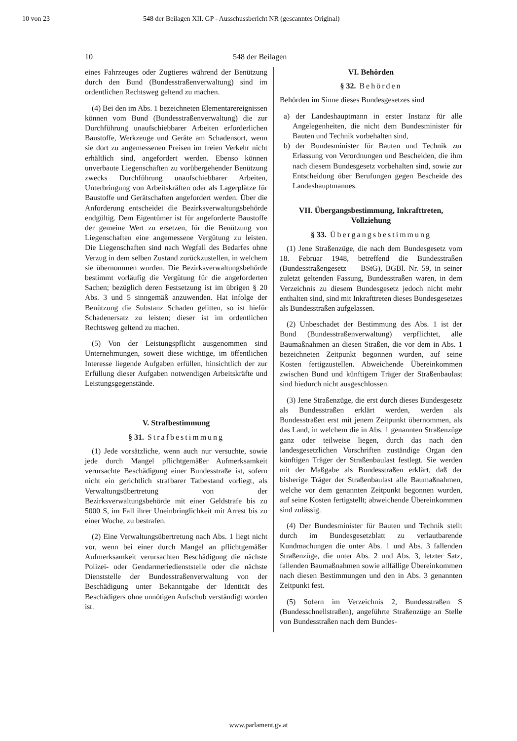10 von 23 548 der Beilagen XII. GP - Ausschussbericht NR (gescanntes Original)
10 548 der Beilagen
eines Fahrzeuges oder Zugtieres während der Benützung durch den Bund (Bundesstraßenverwaltung) sind im ordentlichen Rechtsweg geltend zu machen.
(4) Bei den im Abs. 1 bezeichneten Elementarereignissen können vom Bund (Bundesstraßenverwaltung) die zur Durchführung unaufschiebbarer Arbeiten erforderlichen Baustoffe, Werkzeuge und Geräte am Schadensort, wenn sie dort zu angemessenen Preisen im freien Verkehr nicht erhältlich sind, angefordert werden. Ebenso können unverbaute Liegenschaften zu vorübergehender Benützung zwecks Durchführung unaufschiebbarer Arbeiten, Unterbringung von Arbeitskräften oder als Lagerplätze für Baustoffe und Gerätschaften angefordert werden. Über die Anforderung entscheidet die Bezirksverwaltungsbehörde endgültig. Dem Eigentümer ist für angeforderte Baustoffe der gemeine Wert zu ersetzen, für die Benützung von Liegenschaften eine angemessene Vergütung zu leisten. Die Liegenschaften sind nach Wegfall des Bedarfes ohne Verzug in dem selben Zustand zurückzustellen, in welchem sie übernommen wurden. Die Bezirksverwaltungsbehörde bestimmt vorläufig die Vergütung für die angeforderten Sachen; bezüglich deren Festsetzung ist im übrigen § 20 Abs. 3 und 5 sinngemäß anzuwenden. Hat infolge der Benützung die Substanz Schaden gelitten, so ist hiefür Schadenersatz zu leisten; dieser ist im ordentlichen Rechtsweg geltend zu machen.
(5) Von der Leistungspflicht ausgenommen sind Unternehmungen, soweit diese wichtige, im öffentlichen Interesse liegende Aufgaben erfüllen, hinsichtlich der zur Erfüllung dieser Aufgaben notwendigen Arbeitskräfte und Leistungsgegenstände.
V. Strafbestimmung
§ 31. Strafbestimmung
(1) Jede vorsätzliche, wenn auch nur versuchte, sowie jede durch Mangel pflichtgemäßer Aufmerksamkeit verursachte Beschädigung einer Bundesstraße ist, sofern nicht ein gerichtlich strafbarer Tatbestand vorliegt, als Verwaltungsübertretung von der Bezirksverwaltungsbehörde mit einer Geldstrafe bis zu 5000 S, im Fall ihrer Uneinbringlichkeit mit Arrest bis zu einer Woche, zu bestrafen.
(2) Eine Verwaltungsübertretung nach Abs. 1 liegt nicht vor, wenn bei einer durch Mangel an pflichtgemäßer Aufmerksamkeit verursachten Beschädigung die nächste Polizei- oder Gendarmeriedienststelle oder die nächste Dienststelle der Bundesstraßenverwaltung von der Beschädigung unter Bekanntgabe der Identität des Beschädigers ohne unnötigen Aufschub verständigt worden ist.
VI. Behörden
§ 32. Behörden
Behörden im Sinne dieses Bundesgesetzes sind
a) der Landeshauptmann in erster Instanz für alle Angelegenheiten, die nicht dem Bundesminister für Bauten und Technik vorbehalten sind,
b) der Bundesminister für Bauten und Technik zur Erlassung von Verordnungen und Bescheiden, die ihm nach diesem Bundesgesetz vorbehalten sind, sowie zur Entscheidung über Berufungen gegen Bescheide des Landeshauptmannes.
VII. Übergangsbestimmung, Inkrafttreten, Vollziehung
§ 33. Übergangsbestimmung
(1) Jene Straßenzüge, die nach dem Bundesgesetz vom 18. Februar 1948, betreffend die Bundesstraßen (Bundesstraßengesetz — BStG), BGBl. Nr. 59, in seiner zuletzt geltenden Fassung, Bundesstraßen waren, in dem Verzeichnis zu diesem Bundesgesetz jedoch nicht mehr enthalten sind, sind mit Inkrafttreten dieses Bundesgesetzes als Bundesstraßen aufgelassen.
(2) Unbeschadet der Bestimmung des Abs. 1 ist der Bund (Bundesstraßenverwaltung) verpflichtet, alle Baumaßnahmen an diesen Straßen, die vor dem in Abs. 1 bezeichneten Zeitpunkt begonnen wurden, auf seine Kosten fertigzustellen. Abweichende Übereinkommen zwischen Bund und künftigem Träger der Straßenbaulast sind hiedurch nicht ausgeschlossen.
(3) Jene Straßenzüge, die erst durch dieses Bundesgesetz als Bundesstraßen erklärt werden, werden als Bundesstraßen erst mit jenem Zeitpunkt übernommen, als das Land, in welchem die in Abs. 1 genannten Straßenzüge ganz oder teilweise liegen, durch das nach den landesgesetzlichen Vorschriften zuständige Organ den künftigen Träger der Straßenbaulast festlegt. Sie werden mit der Maßgabe als Bundesstraßen erklärt, daß der bisherige Träger der Straßenbaulast alle Baumaßnahmen, welche vor dem genannten Zeitpunkt begonnen wurden, auf seine Kosten fertigstellt; abweichende Übereinkommen sind zulässig.
(4) Der Bundesminister für Bauten und Technik stellt durch im Bundesgesetzblatt zu verlautbarende Kundmachungen die unter Abs. 1 und Abs. 3 fallenden Straßenzüge, die unter Abs. 2 und Abs. 3, letzter Satz, fallenden Baumaßnahmen sowie allfällige Übereinkommen nach diesen Bestimmungen und den in Abs. 3 genannten Zeitpunkt fest.
(5) Sofern im Verzeichnis 2, Bundesstraßen S (Bundesschnellstraßen), angeführte Straßenzüge an Stelle von Bundesstraßen nach dem Bundes-
www.parlament.gv.at